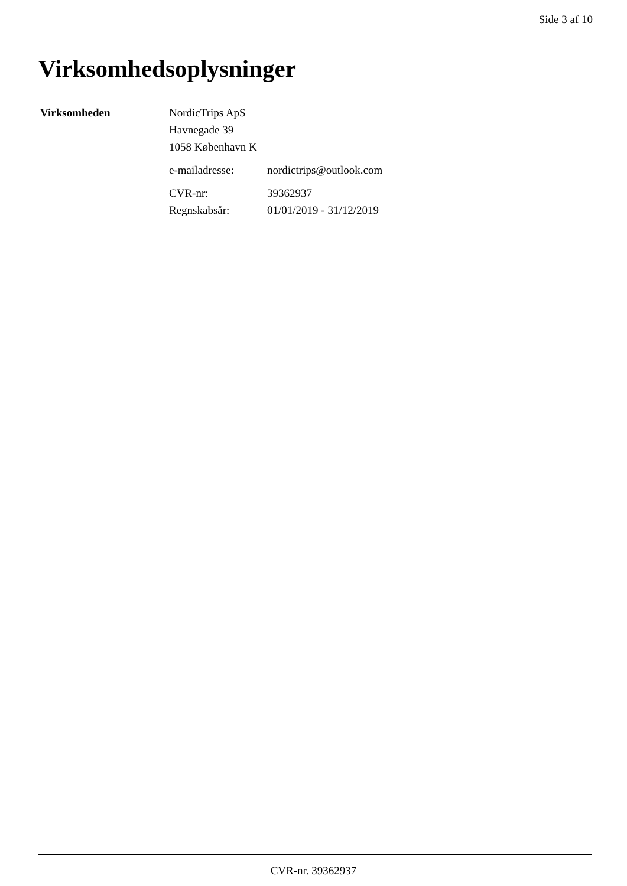Side 3 af 10
Virksomhedsoplysninger
| Virksomheden | NordicTrips ApS Havnegade 39 1058 København K | |
| | e-mailadresse: | nordictrips@outlook.com |
| | CVR-nr: | 39362937 |
| | Regnskabsår: | 01/01/2019 - 31/12/2019 |
CVR-nr. 39362937